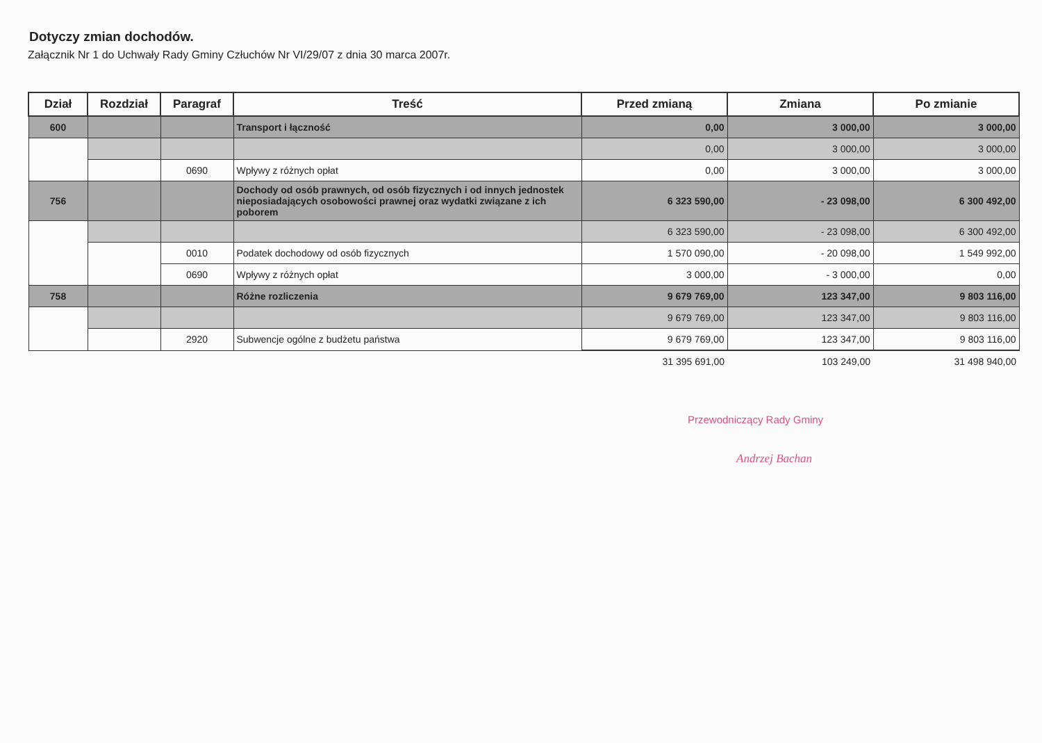Dotyczy zmian dochodów.
Załącznik Nr 1 do Uchwały Rady Gminy Człuchów Nr VI/29/07 z dnia 30 marca 2007r.
| Dział | Rozdział | Paragraf | Treść | Przed zmianą | Zmiana | Po zmianie |
| --- | --- | --- | --- | --- | --- | --- |
| 600 | | | Transport i łączność | 0,00 | 3 000,00 | 3 000,00 |
| | | | | 0,00 | 3 000,00 | 3 000,00 |
| | | 0690 | Wpływy z różnych opłat | 0,00 | 3 000,00 | 3 000,00 |
| 756 | | | Dochody od osób prawnych, od osób fizycznych i od innych jednostek nieposiadających osobowości prawnej oraz wydatki związane z ich poborem | 6 323 590,00 | - 23 098,00 | 6 300 492,00 |
| | | | | 6 323 590,00 | - 23 098,00 | 6 300 492,00 |
| | | 0010 | Podatek dochodowy od osób fizycznych | 1 570 090,00 | - 20 098,00 | 1 549 992,00 |
| | | 0690 | Wpływy z różnych opłat | 3 000,00 | - 3 000,00 | 0,00 |
| 758 | | | Różne rozliczenia | 9 679 769,00 | 123 347,00 | 9 803 116,00 |
| | | | | 9 679 769,00 | 123 347,00 | 9 803 116,00 |
| | | 2920 | Subwencje ogólne z budżetu państwa | 9 679 769,00 | 123 347,00 | 9 803 116,00 |
| | | | | 31 395 691,00 | 103 249,00 | 31 498 940,00 |
Przewodniczący Rady Gminy
Andrzej Bachan